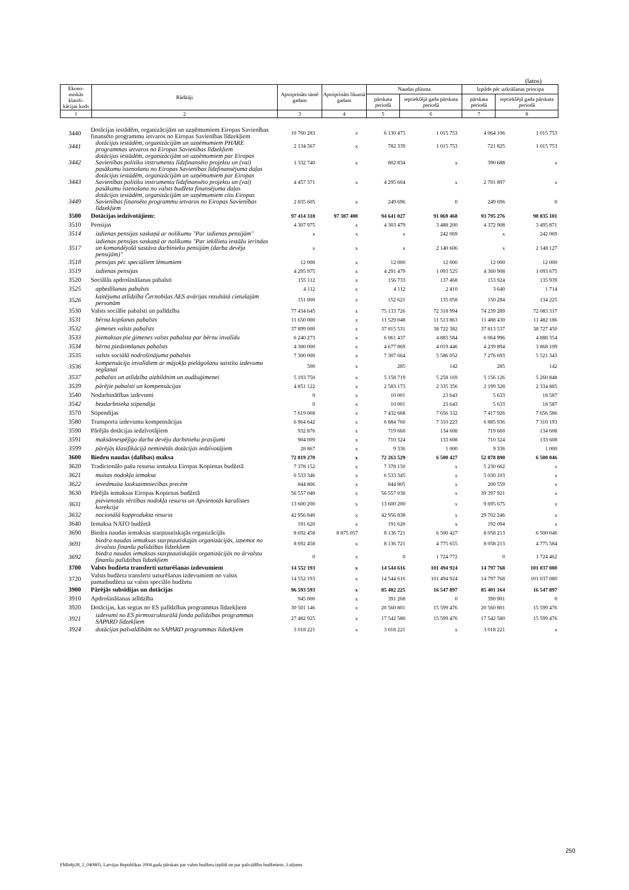(latos)
| Ekono-miskās klasifi-kācijas kods | Rādītāji | Apstiprināts tāmē gadam | Apstiprināts likumā gadam | Naudas plūsma | | Izpilde pēc uzkrāšanas principa | |
| --- | --- | --- | --- | --- | --- | --- | --- |
| | | | | pārskata periodā | iepriekšējā gada pārskata periodā | pārskata periodā | iepriekšējā gada pārskata periodā |
| 1 | 2 | 3 | 4 | 5 | 6 | 7 | 8 |
| 3440 | Dotācijas iestādēm, organizācijām un uzņēmumiem Eiropas Savienības finansēto programmu ietvaros no Eiropas Savienības līdzekļiem | 10 760 283 | x | 6 130 473 | 1 015 753 | 4 064 106 | 1 015 753 |
| 3441 | dotācijas iestādēm, organizācijām un uzņēmumiem PHARE programmas ietvaros no Eiropas Savienības līdzekļiem | 2 134 567 | x | 782 339 | 1 015 753 | 721 825 | 1 015 753 |
| 3442 | dotācijas iestādēm, organizācijām un uzņēmumiem par Eiropas Savienības politiku instrumentu līdzfinansēto projektu un (vai) pasākumu īstenošanu no Eiropas Savienības līdzfinansējuma daļas | 1 332 740 | x | 802 834 | x | 390 688 | x |
| 3443 | dotācijas iestādēm, organizācijām un uzņēmumiem par Eiropas Savienības politiku instrumentu līdzfinansēto projektu un (vai) pasākumu īstenošanu no valsts budžeta finansējuma daļas | 4 457 371 | x | 4 295 604 | x | 2 701 897 | x |
| 3449 | dotācijas iestādēm, organizācijām un uzņēmumiem citu Eiropas Savienības finansēto programmu ietvaros no Eiropas Savienības līdzekļiem | 2 835 605 | x | 249 696 | 0 | 249 696 | 0 |
| 3500 | Dotācijas iedzīvotājiem: | 97 414 318 | 97 387 400 | 94 641 027 | 91 069 468 | 93 795 276 | 90 835 101 |
| 3510 | Pensijas | 4 307 975 | x | 4 303 479 | 3 488 200 | 4 372 908 | 3 495 871 |
| 3514 | izdienas pensijas saskaņā ar nolikumu "Par izdienas pensijām" | x | x | x | 242 069 | x | 242 069 |
| 3517 | izdienas pensijas saskaņā ar nolikumu "Par iekšlietu iestāžu ierindas un komandējošā sastāva darbinieku pensijām (darba devēja pensijām)" | x | x | x | 2 140 606 | x | 2 148 127 |
| 3518 | pensijas pēc speciāliem lēmumiem | 12 000 | x | 12 000 | 12 000 | 12 000 | 12 000 |
| 3519 | izdienas pensijas | 4 295 975 | x | 4 291 479 | 1 093 525 | 4 360 908 | 1 093 675 |
| 3520 | Sociālās apdrošināšanas pabalsti | 155 112 | x | 156 733 | 137 468 | 153 924 | 135 939 |
| 3525 | apbedīšanas pabalsts | 4 112 | x | 4 112 | 2 410 | 3 640 | 1 714 |
| 3526 | kaitējuma atlīdzība Černobiļas AES avārijas rezultātā cietušajām personām | 151 000 | x | 152 621 | 135 058 | 150 284 | 134 225 |
| 3530 | Valsts sociālie pabalsti un palīdzība | 77 434 645 | x | 75 133 726 | 72 318 994 | 74 239 289 | 72 083 317 |
| 3531 | bērna kopšanas pabalsts | 11 650 000 | x | 11 529 048 | 11 513 863 | 11 488 430 | 11 482 186 |
| 3532 | ģimenes valsts pabalsts | 37 899 000 | x | 37 815 531 | 38 722 382 | 37 813 537 | 38 727 450 |
| 3533 | piemaksas pie ģimenes valsts pabalsta par bērnu invalīdu | 6 240 273 | x | 6 061 437 | 4 883 584 | 6 064 996 | 4 888 354 |
| 3534 | bērna piedzimšanas pabalsts | 4 300 000 | x | 4 677 869 | 4 019 446 | 4 239 894 | 3 868 109 |
| 3535 | valsts sociālā nodrošinājuma pabalsts | 7 300 000 | x | 7 307 664 | 5 586 052 | 7 276 693 | 5 521 343 |
| 3536 | kompensācija invalīdiem ar mājokļa pielāgošanu saistīto izdevumu segšanai | 500 | x | 285 | 142 | 285 | 142 |
| 3537 | pabalsts un atlīdzība aizbildnim un audžuģimenei | 5 193 750 | x | 5 158 719 | 5 258 169 | 5 156 126 | 5 260 848 |
| 3539 | pārējie pabalsti un kompensācijas | 4 851 122 | x | 2 583 173 | 2 335 356 | 2 199 328 | 2 334 885 |
| 3540 | Nodarbinātības izdevumi | 0 | x | 10 001 | 23 643 | 5 633 | 18 587 |
| 3542 | bezdarbnieka stipendija | 0 | x | 10 001 | 23 643 | 5 633 | 18 587 |
| 3570 | Stipendijas | 7 619 068 | x | 7 432 668 | 7 656 332 | 7 417 926 | 7 656 586 |
| 3580 | Transporta izdevumu kompensācijas | 6 964 642 | x | 6 884 760 | 7 310 223 | 6 885 936 | 7 310 193 |
| 3590 | Pārējās dotācijas iedzīvotājiem | 932 876 | x | 719 660 | 134 608 | 719 660 | 134 608 |
| 3591 | maksātnespējīgo darba devēju darbinieku prasījumi | 904 009 | x | 710 324 | 133 608 | 710 324 | 133 608 |
| 3599 | pārējās klasifikācijā neminētās dotācijas iedzīvotājiem | 28 867 | x | 9 336 | 1 000 | 9 336 | 1 000 |
| 3600 | Biedru naudas (dalības) maksa | 72 819 270 | x | 72 263 529 | 6 500 427 | 52 878 890 | 6 500 046 |
| 3620 | Tradicionālo pašu resursu iemaksa Eiropas Kopienas budžetā | 7 378 152 | x | 7 378 150 | x | 5 230 662 | x |
| 3621 | muitas nodokļa iemaksa | 6 533 346 | x | 6 533 345 | x | 5 030 103 | x |
| 3622 | ievedmuita lauksaimniecības precēm | 844 806 | x | 844 805 | x | 200 559 | x |
| 3630 | Pārējās iemaksas Eiropas Kopienas budžetā | 56 557 040 | x | 56 557 038 | x | 39 397 921 | x |
| 3631 | pievienotās vērtības nodokļa resurss un Apvienotās karalistes korekcija | 13 600 200 | x | 13 600 200 | x | 9 695 675 | x |
| 3632 | nacionālā kopprodukta resurss | 42 956 840 | x | 42 956 838 | x | 29 702 246 | x |
| 3640 | Iemaksa NATO budžetā | 191 620 | x | 191 620 | x | 192 094 | x |
| 3690 | Biedra naudas iemaksas starptautiskajās organizācijās | 8 692 458 | 8 875 057 | 8 136 721 | 6 500 427 | 8 058 213 | 6 500 046 |
| 3691 | biedra naudas iemaksas starptautiskajās organizācijās, izņemot no ārvalstu finanšu palīdzības līdzekļiem | 8 692 458 | x | 8 136 721 | 4 775 655 | 8 058 213 | 4 775 584 |
| 3692 | biedra naudas iemaksas starptautiskajās organizācijās no ārvalstu finanšu palīdzības līdzekļiem | 0 | x | 0 | 1 724 772 | 0 | 1 724 462 |
| 3700 | Valsts budžeta transferti uzturēšanas izdevumiem | 14 552 193 | x | 14 544 616 | 101 494 924 | 14 797 768 | 101 037 080 |
| 3720 | Valsts budžeta transferti uzturēšanas izdevumiem no valsts pamatbudžeta uz valsts speciālo budžetu | 14 552 193 | x | 14 544 616 | 101 494 924 | 14 797 768 | 101 037 080 |
| 3900 | Pārējās subsīdijas un dotācijas | 96 593 593 | x | 85 482 225 | 16 547 897 | 85 401 164 | 16 547 897 |
| 3910 | Apdrošināšanas atlīdzība | 945 000 | x | 391 268 | 0 | 390 901 | 0 |
| 3920 | Dotācijas, kas segtas no ES palīdzības programmas līdzekļiem | 30 501 146 | x | 20 560 801 | 15 599 476 | 20 560 801 | 15 599 476 |
| 3921 | izdevumi no ES pirmsstrukturālā fonda palīdzības programmas SAPARD līdzekļiem | 27 482 925 | x | 17 542 580 | 15 599 476 | 17 542 580 | 15 599 476 |
| 3924 | dotācijas pašvaldībām no SAPARD programmas līdzekļiem | 3 018 221 | x | 3 018 221 | x | 3 018 221 | x |
250
FMInfp28_2_040805; Latvijas Republikas 2004.gada pārskats par valsts budžeta izpildi un par pašvaldību budžetiem; 3.sējums